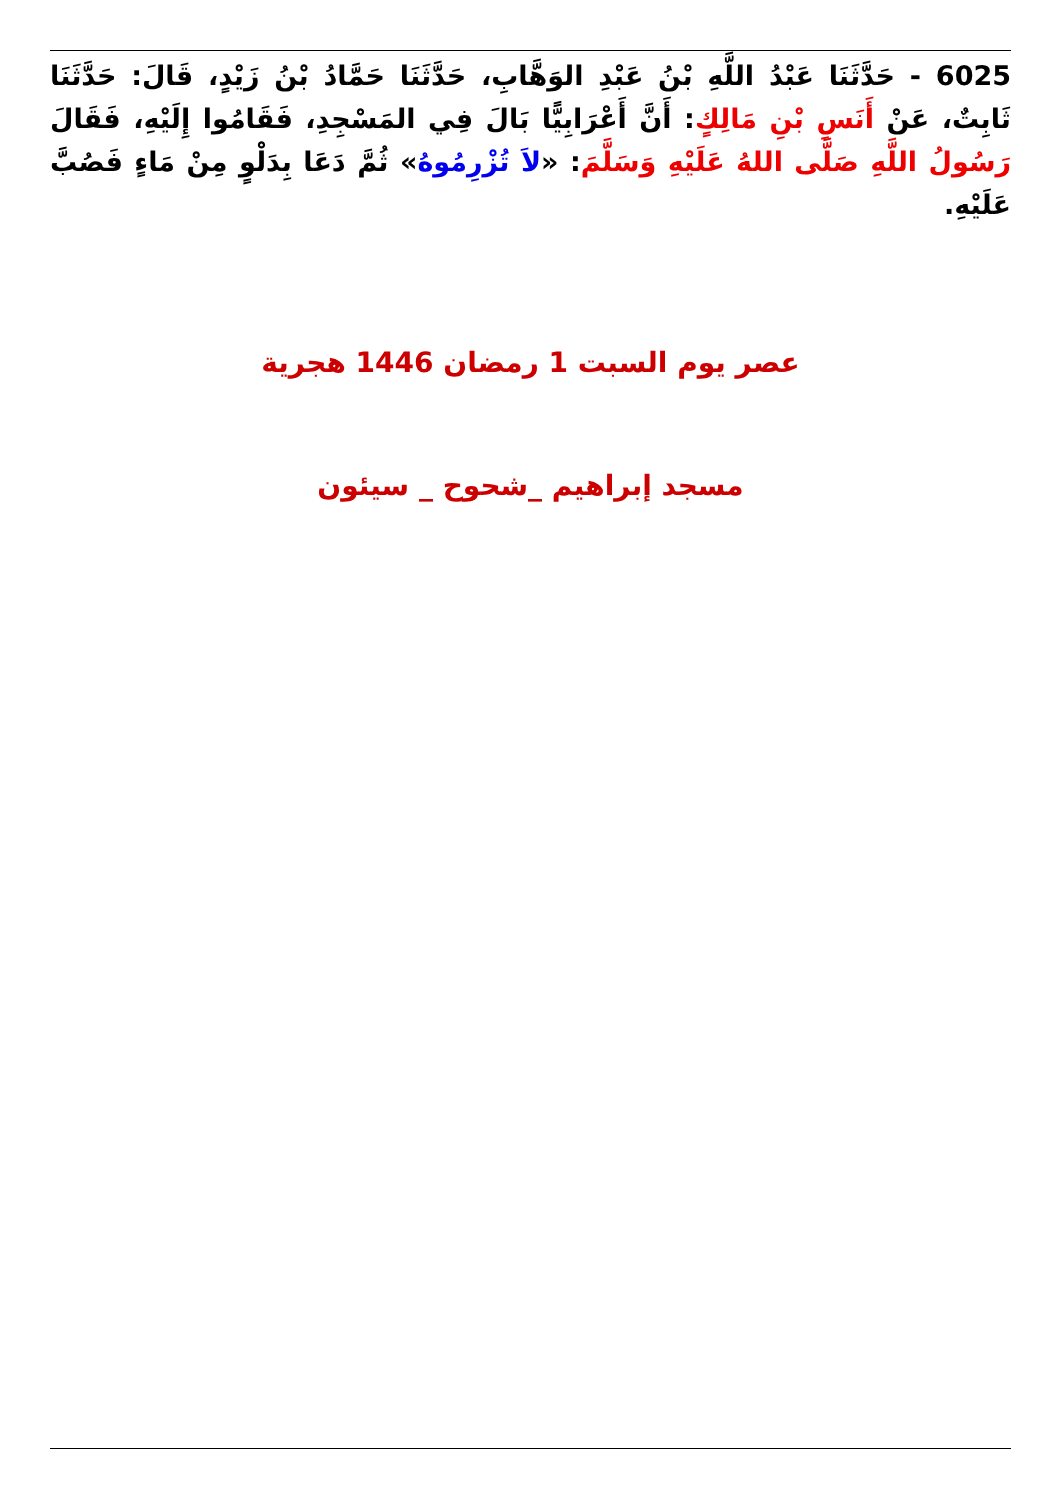6025 - حَدَّثَنَا عَبْدُ اللَّهِ بْنُ عَبْدِ الوَهَّابِ، حَدَّثَنَا حَمَّادُ بْنُ زَيْدٍ، قَالَ: حَدَّثَنَا ثَابِتٌ، عَنْ أَنَسِ بْنِ مَالِكٍ: أَنَّ أَعْرَابِيًّا بَالَ فِي المَسْجِدِ، فَقَامُوا إِلَيْهِ، فَقَالَ رَسُولُ اللَّهِ صَلَّى اللهُ عَلَيْهِ وَسَلَّمَ: «لاَ تُزْرِمُوهُ» ثُمَّ دَعَا بِدَلْوٍ مِنْ مَاءٍ فَصُبَّ عَلَيْهِ.
عصر يوم السبت 1 رمضان 1446 هجرية
مسجد إبراهيم _شحوح _ سيئون